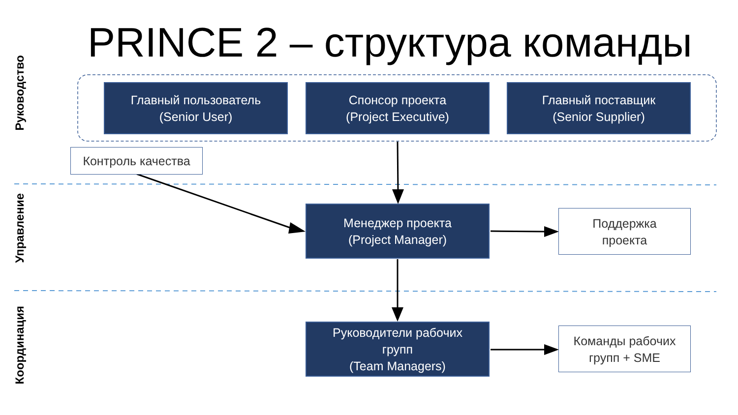PRINCE 2 – структура команды
Руководство
Управление
Координация
Главный пользователь
(Senior User)
Спонсор проекта
(Project Executive)
Главный поставщик
(Senior Supplier)
Контроль качества
Менеджер проекта
(Project Manager)
Поддержка
проекта
Руководители рабочих
групп
(Team Managers)
Команды рабочих
групп + SME